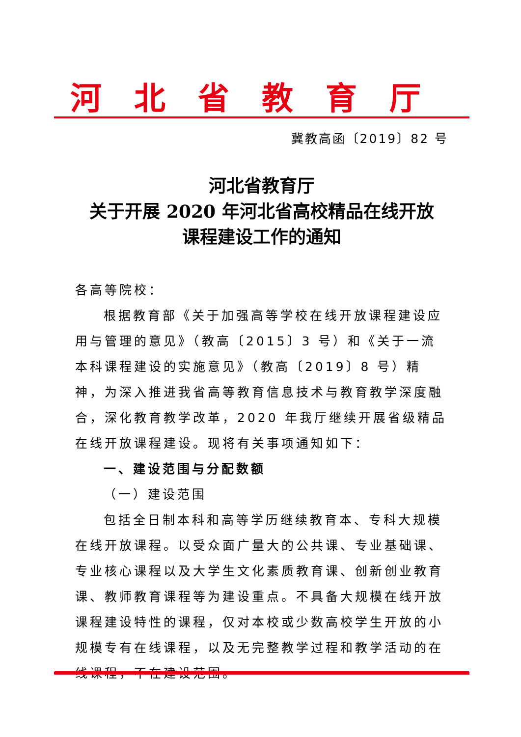河北省教育厅
冀教高函〔2019〕82 号
河北省教育厅
关于开展 2020 年河北省高校精品在线开放
课程建设工作的通知
各高等院校：
根据教育部《关于加强高等学校在线开放课程建设应用与管理的意见》（教高〔2015〕3 号）和《关于一流本科课程建设的实施意见》（教高〔2019〕8 号）精神，为深入推进我省高等教育信息技术与教育教学深度融合，深化教育教学改革，2020 年我厅继续开展省级精品在线开放课程建设。现将有关事项通知如下：
一、建设范围与分配数额
（一）建设范围
包括全日制本科和高等学历继续教育本、专科大规模在线开放课程。以受众面广量大的公共课、专业基础课、专业核心课程以及大学生文化素质教育课、创新创业教育课、教师教育课程等为建设重点。不具备大规模在线开放课程建设特性的课程，仅对本校或少数高校学生开放的小规模专有在线课程，以及无完整教学过程和教学活动的在线课程，不在建设范围。